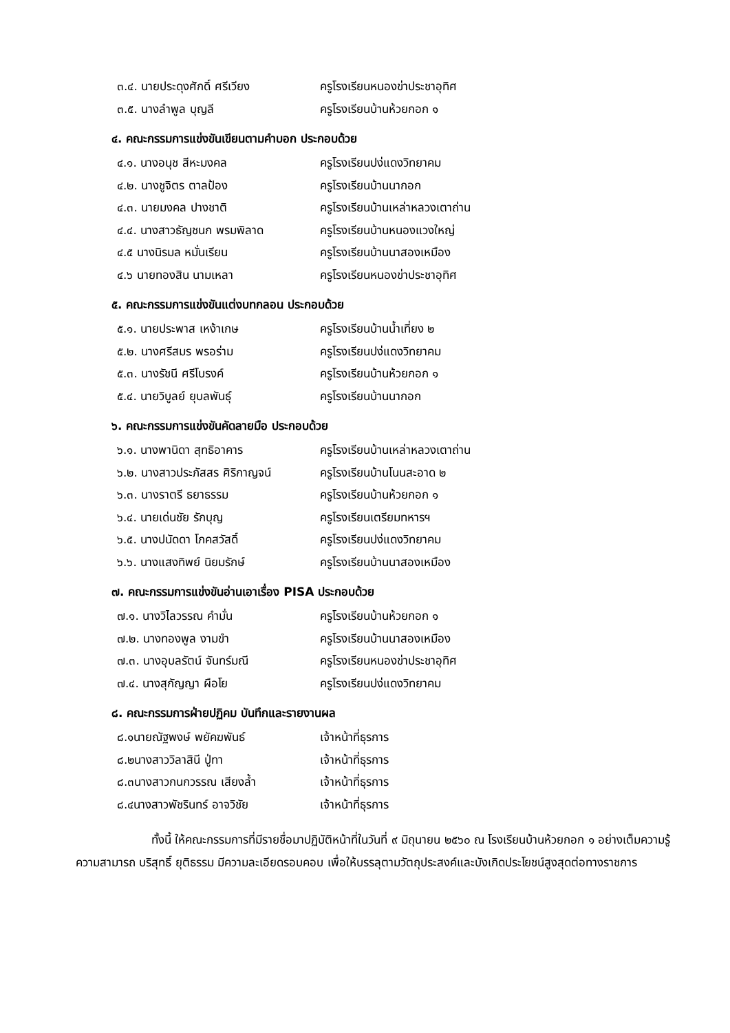๓.๔. นายประดุงศักดิ์ ศรีเวียง ครูโรงเรียนหนองข่าประชาอุทิศ
๓.๕. นางลำพูล บุญลี ครูโรงเรียนบ้านห้วยกอก ๑
๔. คณะกรรมการแข่งขันเขียนตามคำบอก ประกอบด้วย
๔.๑. นางอนุช สีหะมงคล ครูโรงเรียนปง่แดงวิทยาคม
๔.๒. นางชูจิตร ตาลป้อง ครูโรงเรียนบ้านนากอก
๔.๓. นายมงคล ปางชาติ ครูโรงเรียนบ้านเหล่าหลวงเตาถ่าน
๔.๔. นางสาวธัญชนก พรมพิลาด ครูโรงเรียนบ้านหนองแวงใหญ่
๔.๕ นางนิรมล หมั่นเรียน ครูโรงเรียนบ้านนาสองเหมือง
๔.๖ นายทองสิน นามเหลา ครูโรงเรียนหนองข่าประชาอุทิศ
๕. คณะกรรมการแข่งขันแต่งบทกลอน ประกอบด้วย
๕.๑. นายประพาส เหง้าเกษ ครูโรงเรียนบ้านน้ำเที่ยง ๒
๕.๒. นางศรีสมร พรอร่าม ครูโรงเรียนปง่แดงวิทยาคม
๕.๓. นางรัชนี ศรีโบรงค์ ครูโรงเรียนบ้านห้วยกอก ๑
๕.๔. นายวิบูลย์ ยุบลพันธุ์ ครูโรงเรียนบ้านนากอก
๖. คณะกรรมการแข่งขันคัดลายมือ ประกอบด้วย
๖.๑. นางพานิดา สุทธิอาคาร ครูโรงเรียนบ้านเหล่าหลวงเตาถ่าน
๖.๒. นางสาวประภัสสร ศิริกาญจน์ ครูโรงเรียนบ้านโนนสะอาด ๒
๖.๓. นางราตรี ธยาธรรม ครูโรงเรียนบ้านห้วยกอก ๑
๖.๔. นายเด่นชัย รักบุญ ครูโรงเรียนเตรียมทหารฯ
๖.๕. นางปนัดดา โภคสวัสดิ์ ครูโรงเรียนปง่แดงวิทยาคม
๖.๖. นางแสงทิพย์ นิยมรักษ์ ครูโรงเรียนบ้านนาสองเหมือง
๗. คณะกรรมการแข่งขันอ่านเอาเรื่อง PISA ประกอบด้วย
๗.๑. นางวิไลวรรณ คำมั่น ครูโรงเรียนบ้านห้วยกอก ๑
๗.๒. นางทองพูล งามขำ ครูโรงเรียนบ้านนาสองเหมือง
๗.๓. นางอุบลรัตน์ จันทร์มณี ครูโรงเรียนหนองข่าประชาอุทิศ
๗.๔. นางสุกัญญา ผือโย ครูโรงเรียนปง่แดงวิทยาคม
๘. คณะกรรมการฝ่ายปฏิคม บันทึกและรายงานผล
๘.๑นายณัฐพงษ์ พยัคฆพันธ์ เจ้าหน้าที่ธุรการ
๘.๒นางสาววิลาสินี ปู่ทา เจ้าหน้าที่ธุรการ
๘.๓นางสาวกนกวรรณ เสียงล้ำ เจ้าหน้าที่ธุรการ
๘.๔นางสาวพัชรินทร์ อาจวิชัย เจ้าหน้าที่ธุรการ
ทั้งนี้ ให้คณะกรรมการที่มีรายชื่อมาปฏิบัติหน้าที่ในวันที่ ๙ มิถุนายน ๒๕๖๐ ณ โรงเรียนบ้านห้วยกอก ๑ อย่างเต็มความรู้ ความสามารถ บริสุทธิ์ ยุติธรรม มีความละเอียดรอบคอบ เพื่อให้บรรลุตามวัตถุประสงค์และบังเกิดประโยชน์สูงสุดต่อทางราชการ